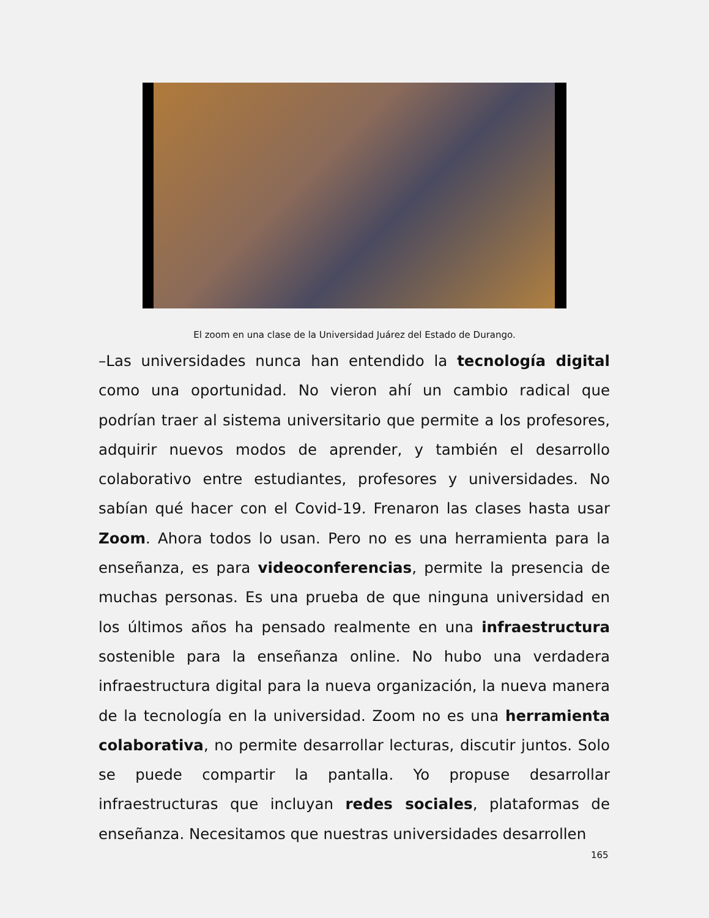El zoom en una clase de la Universidad Juárez del Estado de Durango.
–Las universidades nunca han entendido la tecnología digital como una oportunidad. No vieron ahí un cambio radical que podrían traer al sistema universitario que permite a los profesores, adquirir nuevos modos de aprender, y también el desarrollo colaborativo entre estudiantes, profesores y universidades. No sabían qué hacer con el Covid-19. Frenaron las clases hasta usar Zoom. Ahora todos lo usan. Pero no es una herramienta para la enseñanza, es para videoconferencias, permite la presencia de muchas personas. Es una prueba de que ninguna universidad en los últimos años ha pensado realmente en una infraestructura sostenible para la enseñanza online. No hubo una verdadera infraestructura digital para la nueva organización, la nueva manera de la tecnología en la universidad. Zoom no es una herramienta colaborativa, no permite desarrollar lecturas, discutir juntos. Solo se puede compartir la pantalla. Yo propuse desarrollar infraestructuras que incluyan redes sociales, plataformas de enseñanza. Necesitamos que nuestras universidades desarrollen
165